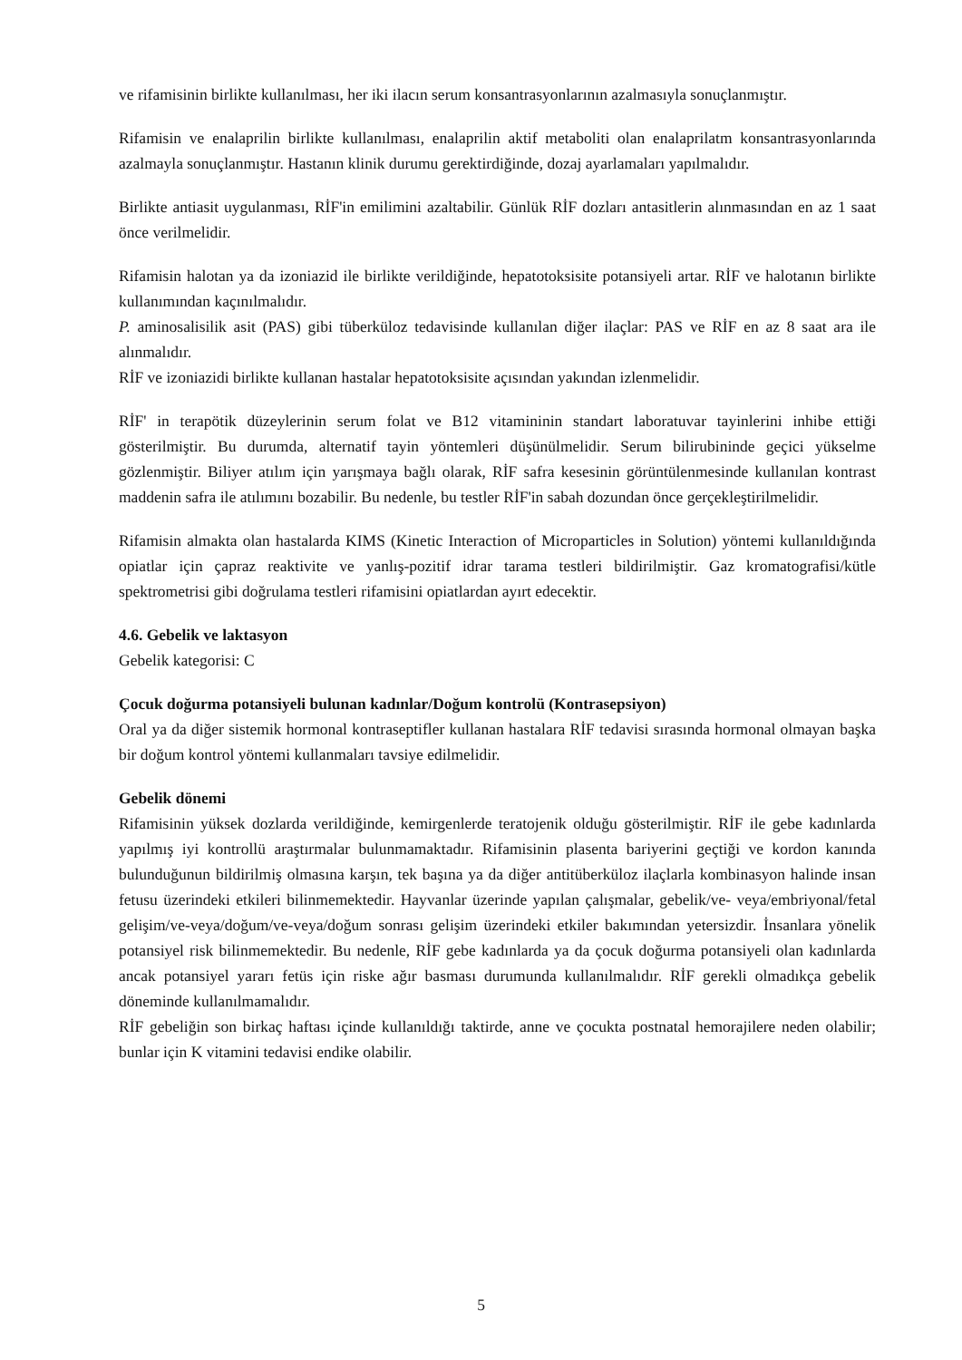ve rifamisinin birlikte kullanılması, her iki ilacın serum konsantrasyonlarının azalmasıyla sonuçlanmıştır.
Rifamisin ve enalaprilin birlikte kullanılması, enalaprilin aktif metaboliti olan enalaprilatm konsantrasyonlarında azalmayla sonuçlanmıştır. Hastanın klinik durumu gerektirdiğinde, dozaj ayarlamaları yapılmalıdır.
Birlikte antiasit uygulanması, RİF'in emilimini azaltabilir. Günlük RİF dozları antasitlerin alınmasından en az 1 saat önce verilmelidir.
Rifamisin halotan ya da izoniazid ile birlikte verildiğinde, hepatotoksisite potansiyeli artar. RİF ve halotanın birlikte kullanımından kaçınılmalıdır.
P. aminosalisilik asit (PAS) gibi tüberküloz tedavisinde kullanılan diğer ilaçlar: PAS ve RİF en az 8 saat ara ile alınmalıdır.
RİF ve izoniazidi birlikte kullanan hastalar hepatotoksisite açısından yakından izlenmelidir.
RİF' in terapötik düzeylerinin serum folat ve B12 vitamininin standart laboratuvar tayinlerini inhibe ettiği gösterilmiştir. Bu durumda, alternatif tayin yöntemleri düşünülmelidir. Serum bilirubininde geçici yükselme gözlenmiştir. Biliyer atılım için yarışmaya bağlı olarak, RİF safra kesesinin görüntülenmesinde kullanılan kontrast maddenin safra ile atılımını bozabilir. Bu nedenle, bu testler RİF'in sabah dozundan önce gerçekleştirilmelidir.
Rifamisin almakta olan hastalarda KIMS (Kinetic Interaction of Microparticles in Solution) yöntemi kullanıldığında opiatlar için çapraz reaktivite ve yanlış-pozitif idrar tarama testleri bildirilmiştir. Gaz kromatografisi/kütle spektrometrisi gibi doğrulama testleri rifamisini opiatlardan ayırt edecektir.
4.6. Gebelik ve laktasyon
Gebelik kategorisi: C
Çocuk doğurma potansiyeli bulunan kadınlar/Doğum kontrolü (Kontrasepsiyon)
Oral ya da diğer sistemik hormonal kontraseptifler kullanan hastalara RİF tedavisi sırasında hormonal olmayan başka bir doğum kontrol yöntemi kullanmaları tavsiye edilmelidir.
Gebelik dönemi
Rifamisinin yüksek dozlarda verildiğinde, kemirgenlerde teratojenik olduğu gösterilmiştir. RİF ile gebe kadınlarda yapılmış iyi kontrollü araştırmalar bulunmamaktadır. Rifamisinin plasenta bariyerini geçtiği ve kordon kanında bulunduğunun bildirilmiş olmasına karşın, tek başına ya da diğer antitüberküloz ilaçlarla kombinasyon halinde insan fetusu üzerindeki etkileri bilinmemektedir. Hayvanlar üzerinde yapılan çalışmalar, gebelik/ve- veya/embriyonal/fetal gelişim/ve-veya/doğum/ve-veya/doğum sonrası gelişim üzerindeki etkiler bakımından yetersizdir. İnsanlara yönelik potansiyel risk bilinmemektedir. Bu nedenle, RİF gebe kadınlarda ya da çocuk doğurma potansiyeli olan kadınlarda ancak potansiyel yararı fetüs için riske ağır basması durumunda kullanılmalıdır. RİF gerekli olmadıkça gebelik döneminde kullanılmamalıdır.
RİF gebeliğin son birkaç haftası içinde kullanıldığı taktirde, anne ve çocukta postnatal hemorajilere neden olabilir; bunlar için K vitamini tedavisi endike olabilir.
5